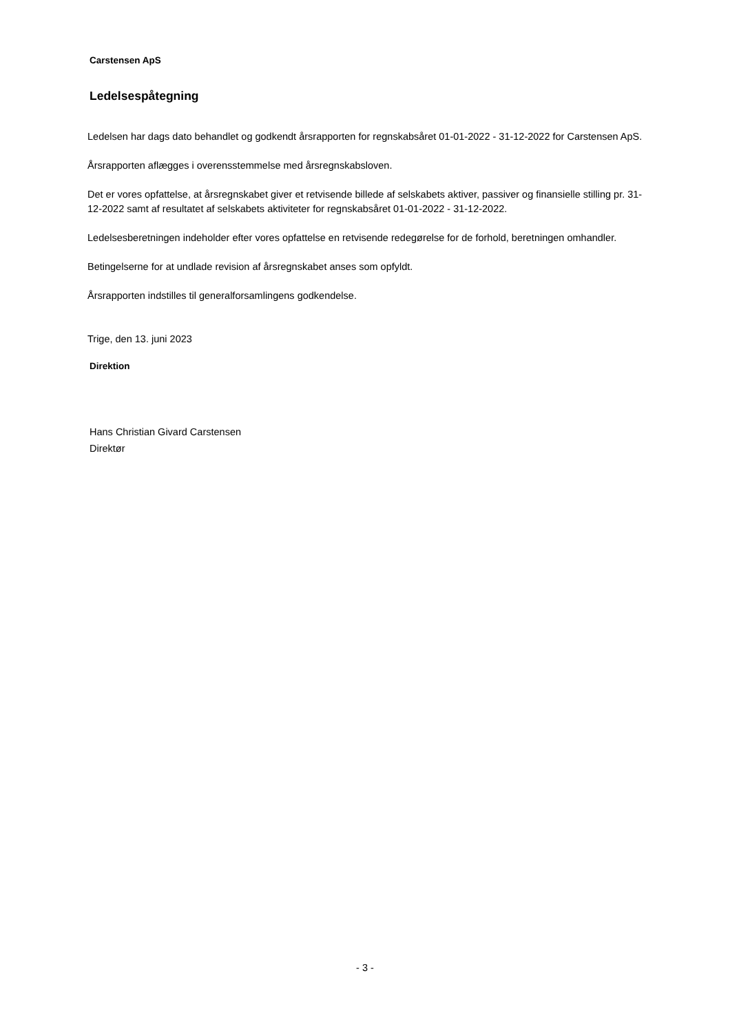Carstensen ApS
Ledelsespåtegning
Ledelsen har dags dato behandlet og godkendt årsrapporten for regnskabsåret 01-01-2022 - 31-12-2022 for Carstensen ApS.
Årsrapporten aflægges i overensstemmelse med årsregnskabsloven.
Det er vores opfattelse, at årsregnskabet giver et retvisende billede af selskabets aktiver, passiver og finansielle stilling pr. 31-12-2022 samt af resultatet af selskabets aktiviteter for regnskabsåret 01-01-2022 - 31-12-2022.
Ledelsesberetningen indeholder efter vores opfattelse en retvisende redegørelse for de forhold, beretningen omhandler.
Betingelserne for at undlade revision af årsregnskabet anses som opfyldt.
Årsrapporten indstilles til generalforsamlingens godkendelse.
Trige, den 13. juni 2023
Direktion
Hans Christian Givard Carstensen
Direktør
- 3 -